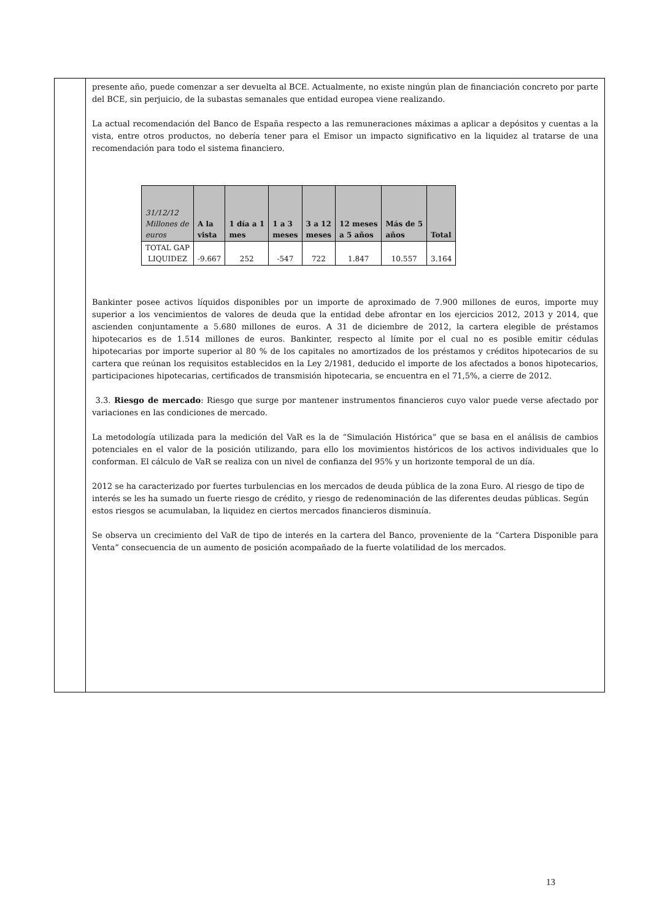presente año, puede comenzar a ser devuelta al BCE. Actualmente, no existe ningún plan de financiación concreto por parte del BCE, sin perjuicio, de la subastas semanales que entidad europea viene realizando.
La actual recomendación del Banco de España respecto a las remuneraciones máximas a aplicar a depósitos y cuentas a la vista, entre otros productos, no debería tener para el Emisor un impacto significativo en la liquidez al tratarse de una recomendación para todo el sistema financiero.
| 31/12/12 Millones de euros | A la vista | 1 día a 1 mes | 1 a 3 meses | 3 a 12 meses | 12 meses a 5 años | Más de 5 años | Total |
| --- | --- | --- | --- | --- | --- | --- | --- |
| TOTAL GAP LIQUIDEZ | -9.667 | 252 | -547 | 722 | 1.847 | 10.557 | 3.164 |
Bankinter posee activos líquidos disponibles por un importe de aproximado de 7.900 millones de euros, importe muy superior a los vencimientos de valores de deuda que la entidad debe afrontar en los ejercicios 2012, 2013 y 2014, que ascienden conjuntamente a 5.680 millones de euros. A 31 de diciembre de 2012, la cartera elegible de préstamos hipotecarios es de 1.514 millones de euros. Bankinter, respecto al límite por el cual no es posible emitir cédulas hipotecarias por importe superior al 80 % de los capitales no amortizados de los préstamos y créditos hipotecarios de su cartera que reúnan los requisitos establecidos en la Ley 2/1981, deducido el importe de los afectados a bonos hipotecarios, participaciones hipotecarias, certificados de transmisión hipotecaria, se encuentra en el 71,5%, a cierre de 2012.
3.3. Riesgo de mercado: Riesgo que surge por mantener instrumentos financieros cuyo valor puede verse afectado por variaciones en las condiciones de mercado.
La metodología utilizada para la medición del VaR es la de “Simulación Histórica” que se basa en el análisis de cambios potenciales en el valor de la posición utilizando, para ello los movimientos históricos de los activos individuales que lo conforman. El cálculo de VaR se realiza con un nivel de confianza del 95% y un horizonte temporal de un día.
2012 se ha caracterizado por fuertes turbulencias en los mercados de deuda pública de la zona Euro. Al riesgo de tipo de interés se les ha sumado un fuerte riesgo de crédito, y riesgo de redenominación de las diferentes deudas públicas. Según estos riesgos se acumulaban, la liquidez en ciertos mercados financieros disminuía.
Se observa un crecimiento del VaR de tipo de interés en la cartera del Banco, proveniente de la “Cartera Disponible para Venta” consecuencia de un aumento de posición acompañado de la fuerte volatilidad de los mercados.
13